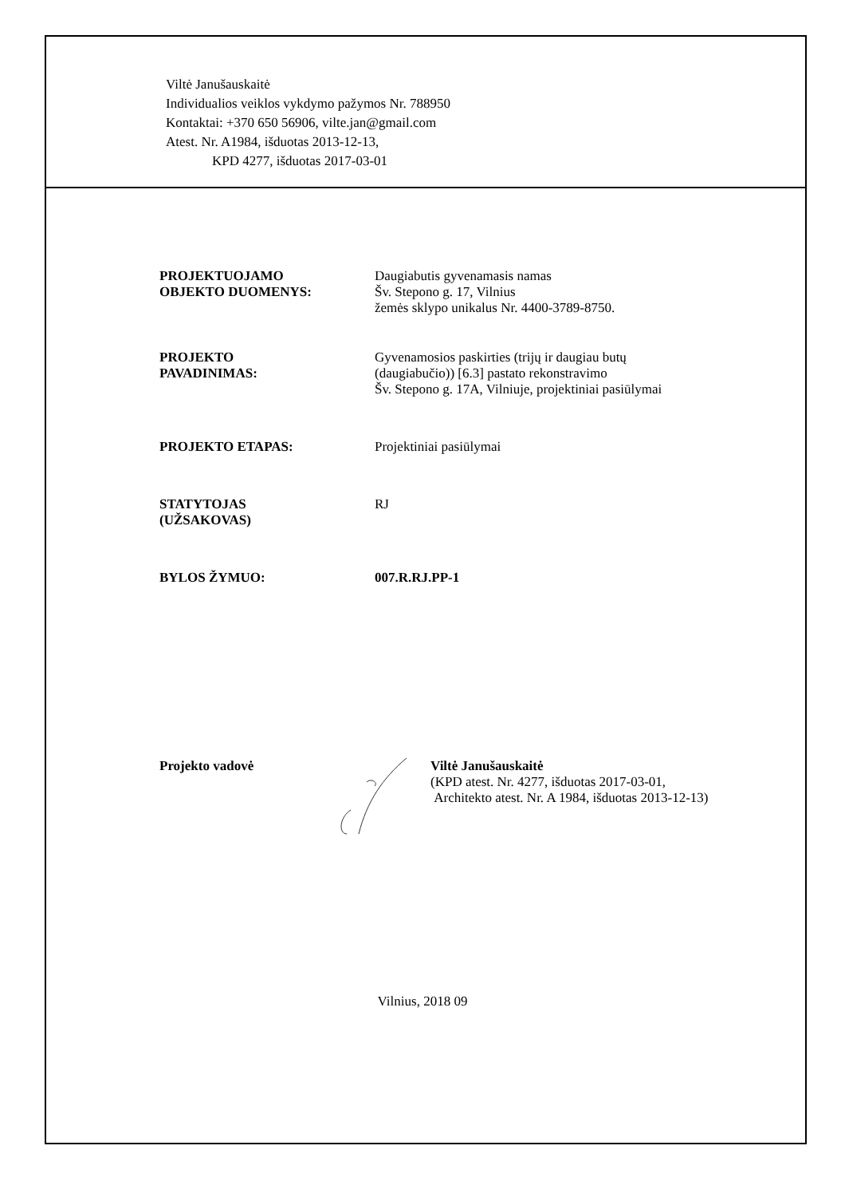Viltė Janušauskaitė
Individualios veiklos vykdymo pažymos Nr. 788950
Kontaktai: +370 650 56906, vilte.jan@gmail.com
Atest. Nr. A1984, išduotas 2013-12-13,
KPD 4277, išduotas 2017-03-01
PROJEKTUOJAMO
OBJEKTO DUOMENYS:
Daugiabutis gyvenamasis namas
Šv. Stepono g. 17, Vilnius
žemės sklypo unikalus Nr. 4400-3789-8750.
PROJEKTO
PAVADINIMAS:
Gyvenamosios paskirties (trijų ir daugiau butų
(daugiabučio)) [6.3] pastato rekonstravimo
Šv. Stepono g. 17A, Vilniuje, projektiniai pasiūlymai
PROJEKTO ETAPAS: Projektiniai pasiūlymai
STATYTOJAS
(UŽSAKOVAS)
RJ
BYLOS ŽYMUO: 007.R.RJ.PP-1
Projekto vadovė Viltė Janušauskaitė
(KPD atest. Nr. 4277, išduotas 2017-03-01,
Architekto atest. Nr. A 1984, išduotas 2013-12-13)
Vilnius, 2018 09